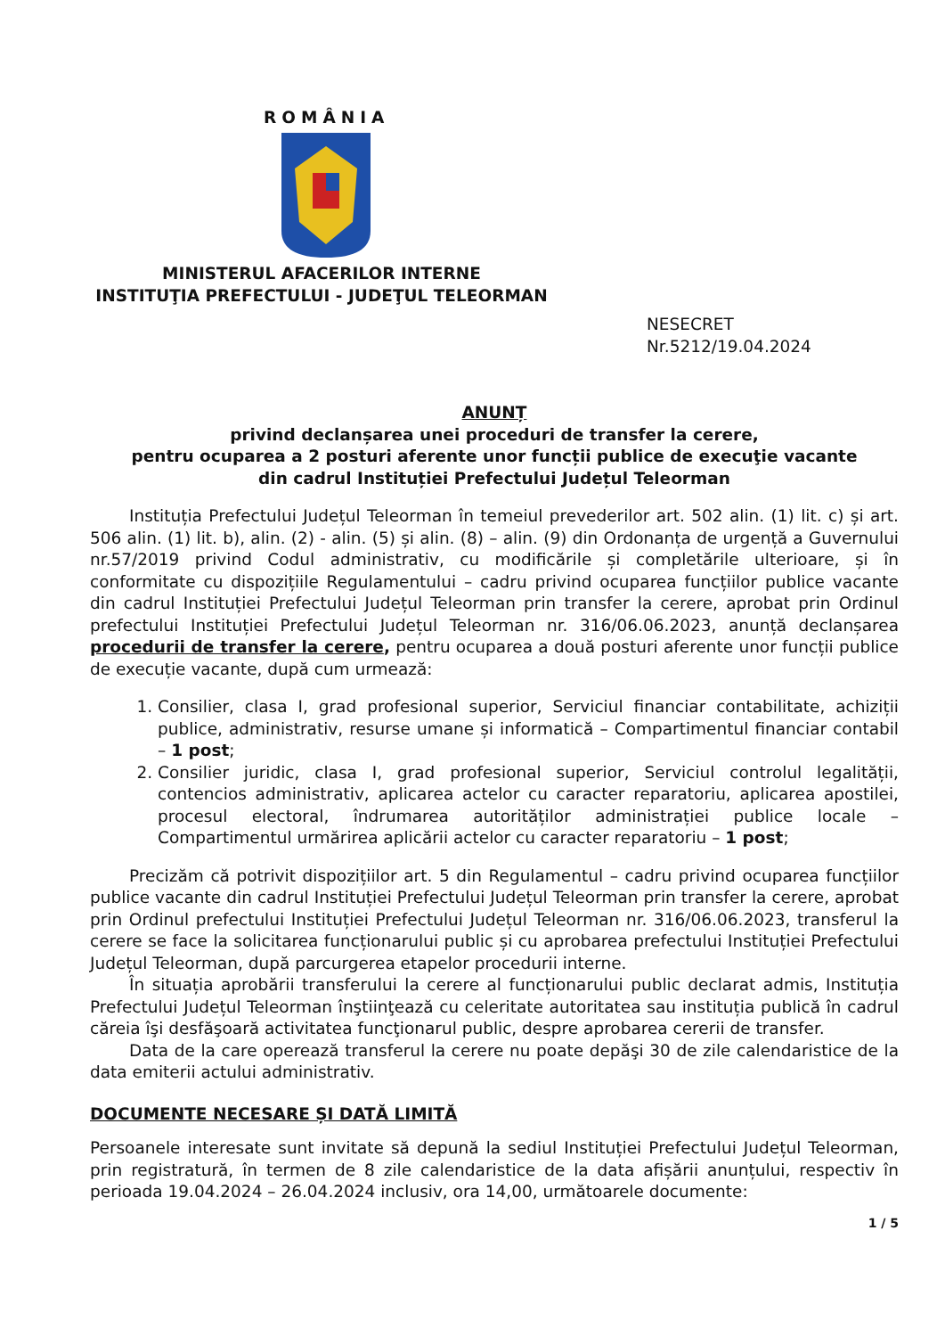ROMÂNIA
MINISTERUL AFACERILOR INTERNE
INSTITUŢIA PREFECTULUI - JUDEŢUL TELEORMAN
NESECRET
Nr.5212/19.04.2024
ANUNȚ
privind declanșarea unei proceduri de transfer la cerere,
pentru ocuparea a 2 posturi aferente unor funcții publice de execuţie vacante
din cadrul Instituției Prefectului Județul Teleorman
Instituția Prefectului Județul Teleorman în temeiul prevederilor art. 502 alin. (1) lit. c) și art. 506 alin. (1) lit. b), alin. (2) - alin. (5) și alin. (8) – alin. (9) din Ordonanța de urgență a Guvernului nr.57/2019 privind Codul administrativ, cu modificările și completările ulterioare, și în conformitate cu dispozițiile Regulamentului – cadru privind ocuparea funcțiilor publice vacante din cadrul Instituției Prefectului Județul Teleorman prin transfer la cerere, aprobat prin Ordinul prefectului Instituției Prefectului Județul Teleorman nr. 316/06.06.2023, anunță declanșarea procedurii de transfer la cerere, pentru ocuparea a două posturi aferente unor funcții publice de execuție vacante, după cum urmează:
1. Consilier, clasa I, grad profesional superior, Serviciul financiar contabilitate, achiziții publice, administrativ, resurse umane și informatică – Compartimentul financiar contabil – 1 post;
2. Consilier juridic, clasa I, grad profesional superior, Serviciul controlul legalității, contencios administrativ, aplicarea actelor cu caracter reparatoriu, aplicarea apostilei, procesul electoral, îndrumarea autorităților administrației publice locale – Compartimentul urmărirea aplicării actelor cu caracter reparatoriu – 1 post;
Precizăm că potrivit dispozițiilor art. 5 din Regulamentul – cadru privind ocuparea funcțiilor publice vacante din cadrul Instituției Prefectului Județul Teleorman prin transfer la cerere, aprobat prin Ordinul prefectului Instituției Prefectului Județul Teleorman nr. 316/06.06.2023, transferul la cerere se face la solicitarea funcționarului public și cu aprobarea prefectului Instituției Prefectului Județul Teleorman, după parcurgerea etapelor procedurii interne.
În situația aprobării transferului la cerere al funcționarului public declarat admis, Instituția Prefectului Județul Teleorman înştiinţează cu celeritate autoritatea sau instituția publică în cadrul căreia îşi desfăşoară activitatea funcţionarul public, despre aprobarea cererii de transfer.
Data de la care operează transferul la cerere nu poate depăşi 30 de zile calendaristice de la data emiterii actului administrativ.
DOCUMENTE NECESARE ȘI DATĂ LIMITĂ
Persoanele interesate sunt invitate să depună la sediul Instituției Prefectului Județul Teleorman, prin registratură, în termen de 8 zile calendaristice de la data afișării anunțului, respectiv în perioada 19.04.2024 – 26.04.2024 inclusiv, ora 14,00, următoarele documente:
1 / 5